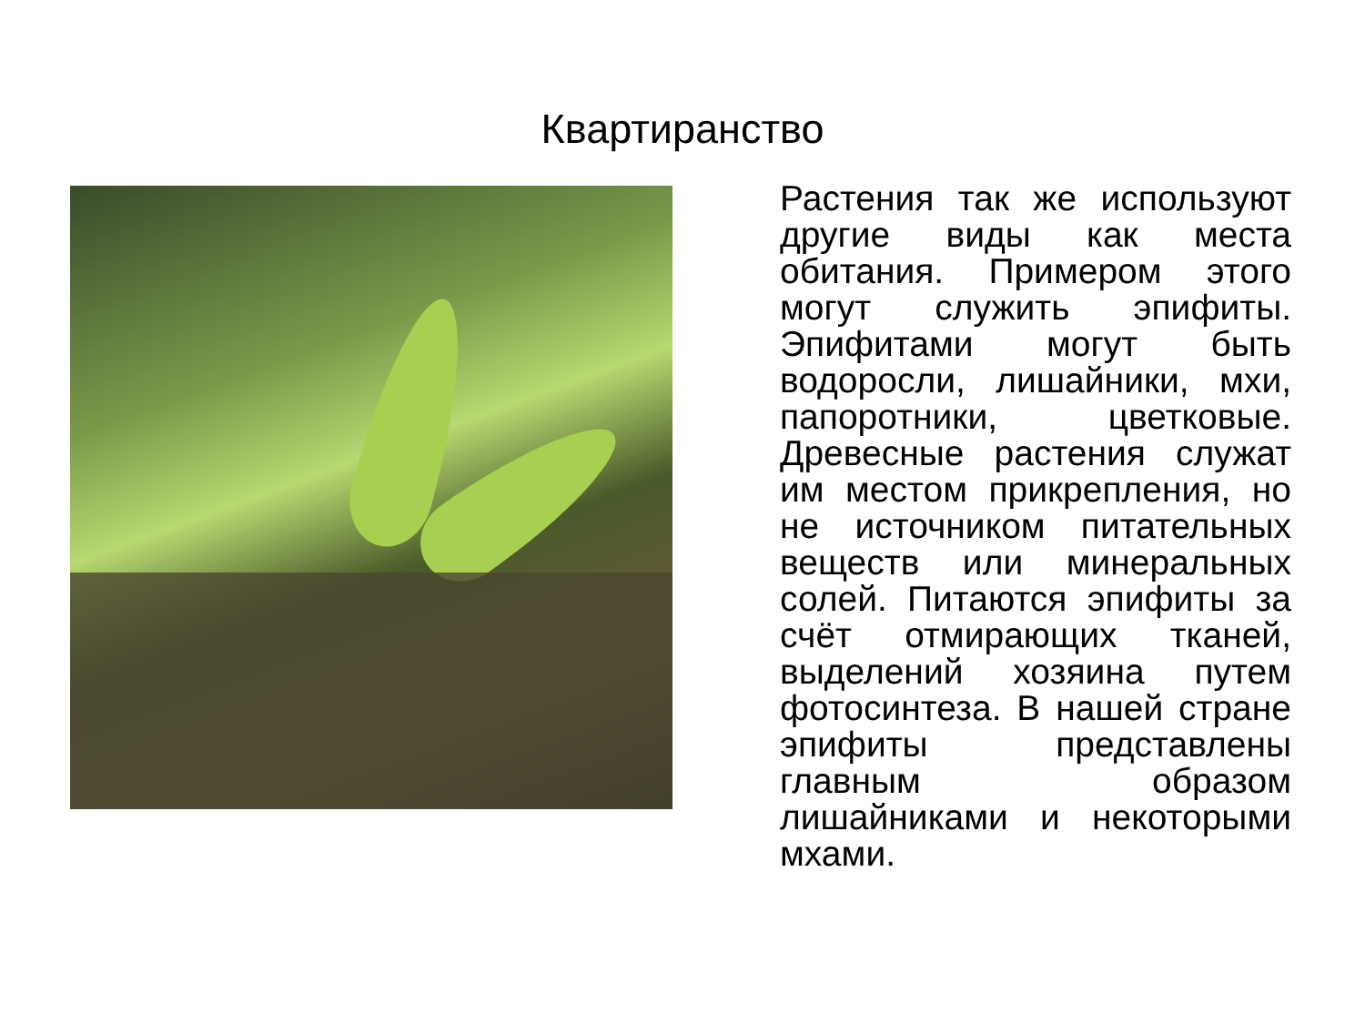Квартиранство
Растения так же используют другие виды как места обитания. Примером этого могут служить эпифиты. Эпифитами могут быть водоросли, лишайники, мхи, папоротники, цветковые. Древесные растения служат им местом прикрепления, но не источником питательных веществ или минеральных солей. Питаются эпифиты за счёт отмирающих тканей, выделений хозяина путем фотосинтеза. В нашей стране эпифиты представлены главным образом лишайниками и некоторыми мхами.